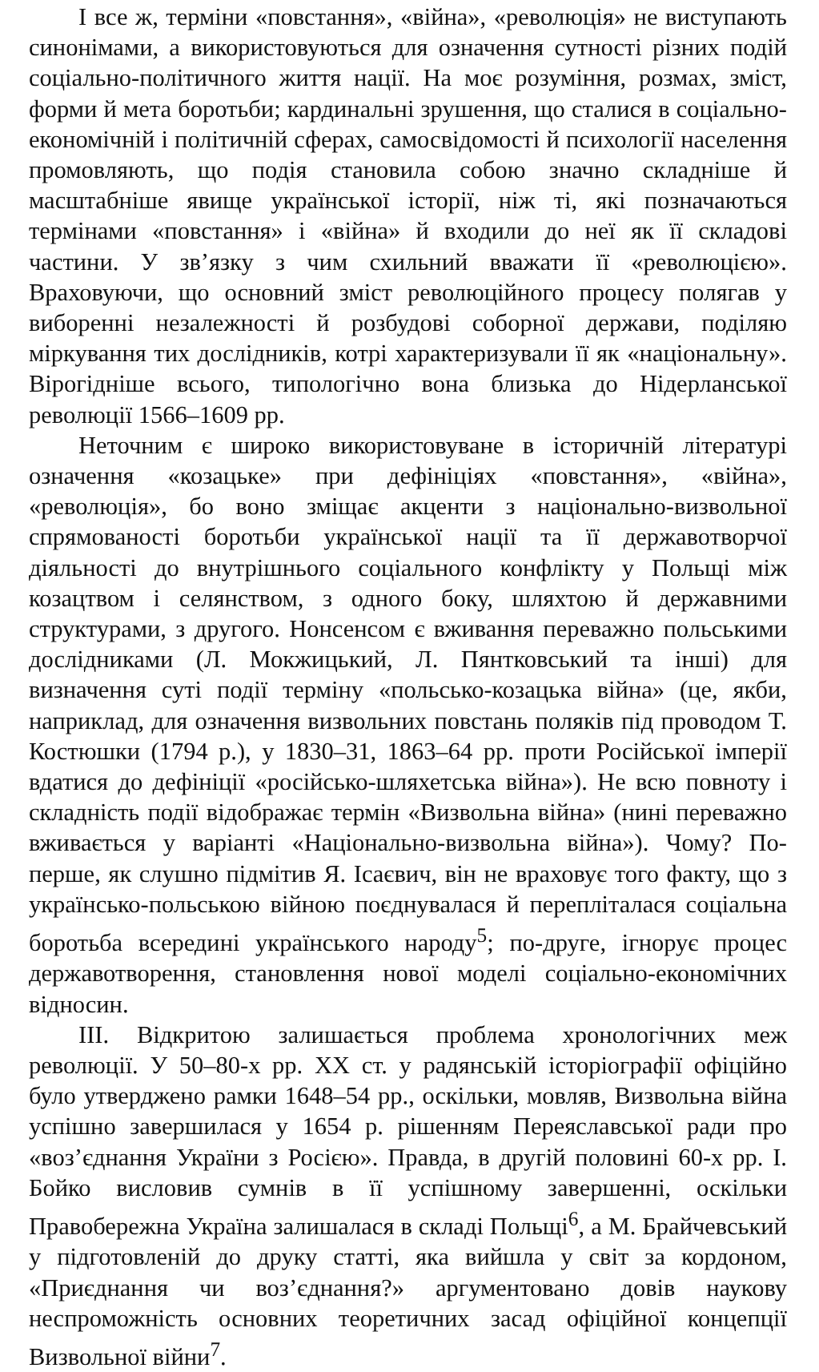І все ж, терміни «повстання», «війна», «революція» не виступають синонімами, а використовуються для означення сутності різних подій соціально-політичного життя нації. На моє розуміння, розмах, зміст, форми й мета боротьби; кардинальні зрушення, що сталися в соціально-економічній і політичній сферах, самосвідомості й психології населення промовляють, що подія становила собою значно складніше й масштабніше явище української історії, ніж ті, які позначаються термінами «повстання» і «війна» й входили до неї як її складові частини. У зв’язку з чим схильний вважати її «революцією». Враховуючи, що основний зміст революційного процесу полягав у виборенні незалежності й розбудові соборної держави, поділяю міркування тих дослідників, котрі характеризували її як «національну». Вірогідніше всього, типологічно вона близька до Нідерланської революції 1566–1609 рр.
Неточним є широко використовуване в історичній літературі означення «козацьке» при дефініціях «повстання», «війна», «революція», бо воно зміщає акценти з національно-визвольної спрямованості боротьби української нації та її державотворчої діяльності до внутрішнього соціального конфлікту у Польщі між козацтвом і селянством, з одного боку, шляхтою й державними структурами, з другого. Нонсенсом є вживання переважно польськими дослідниками (Л. Мокжицький, Л. Пянтковський та інші) для визначення суті події терміну «польсько-козацька війна» (це, якби, наприклад, для означення визвольних повстань поляків під проводом Т. Костюшки (1794 р.), у 1830–31, 1863–64 рр. проти Російської імперії вдатися до дефініції «російсько-шляхетська війна»). Не всю повноту і складність події відображає термін «Визвольна війна» (нині переважно вживається у варіанті «Національно-визвольна війна»). Чому? По-перше, як слушно підмітив Я. Ісаєвич, він не враховує того факту, що з українсько-польською війною поєднувалася й перепліталася соціальна боротьба всередині українського народу<sup>5</sup>; по-друге, ігнорує процес державотворення, становлення нової моделі соціально-економічних відносин.
ІІІ. Відкритою залишається проблема хронологічних меж революції. У 50–80-х рр. ХХ ст. у радянській історіографії офіційно було утверджено рамки 1648–54 рр., оскільки, мовляв, Визвольна війна успішно завершилася у 1654 р. рішенням Переяславської ради про «воз’єднання України з Росією». Правда, в другій половині 60-х рр. І. Бойко висловив сумнів в її успішному завершенні, оскільки Правобережна Україна залишалася в складі Польщі<sup>6</sup>, а М. Брайчевський у підготовленій до друку статті, яка вийшла у світ за кордоном, «Приєднання чи воз’єднання?» аргументовано довів наукову неспроможність основних теоретичних засад офіційної концепції Визвольної війни<sup>7</sup>.